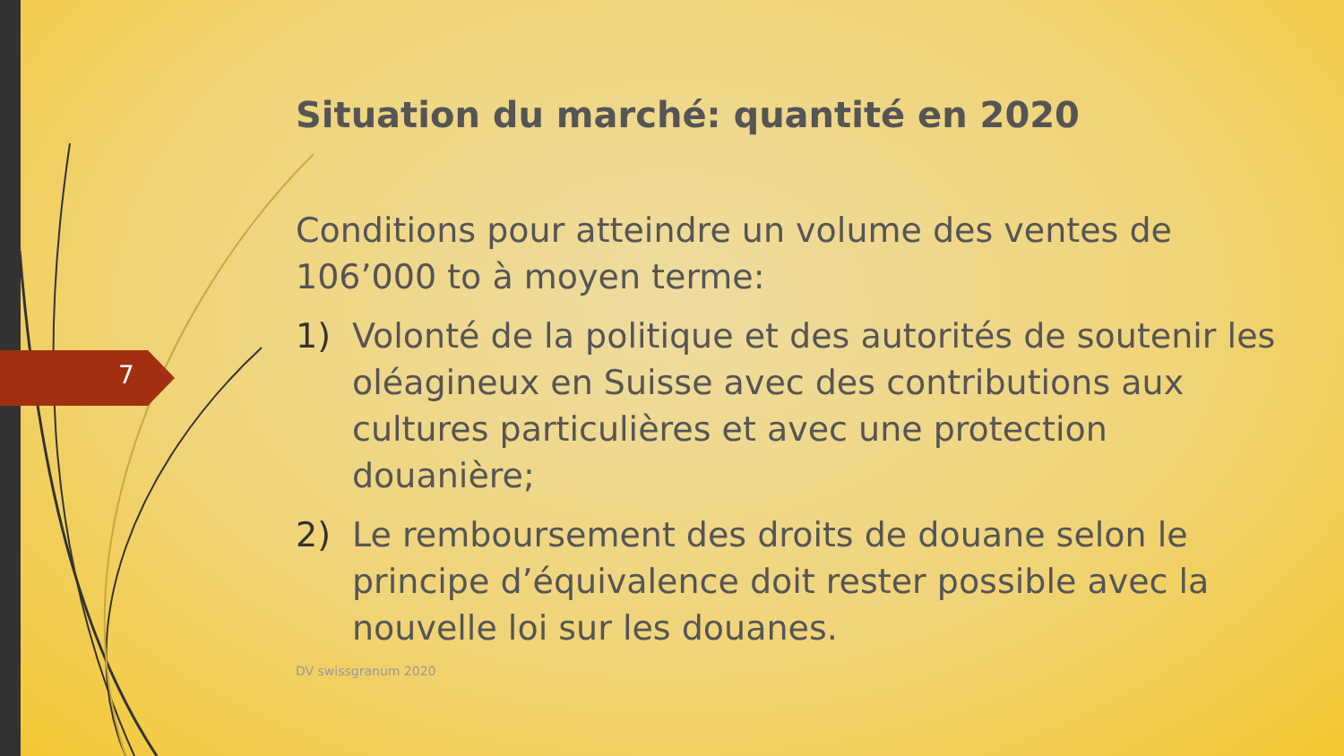7
Situation du marché: quantité en 2020
Conditions pour atteindre un volume des ventes de 106’000 to à moyen terme:
1) Volonté de la politique et des autorités de soutenir les oléagineux en Suisse avec des contributions aux cultures particulières et avec une protection douanière;
2) Le remboursement des droits de douane selon le principe d’équivalence doit rester possible avec la nouvelle loi sur les douanes.
DV swissgranum 2020